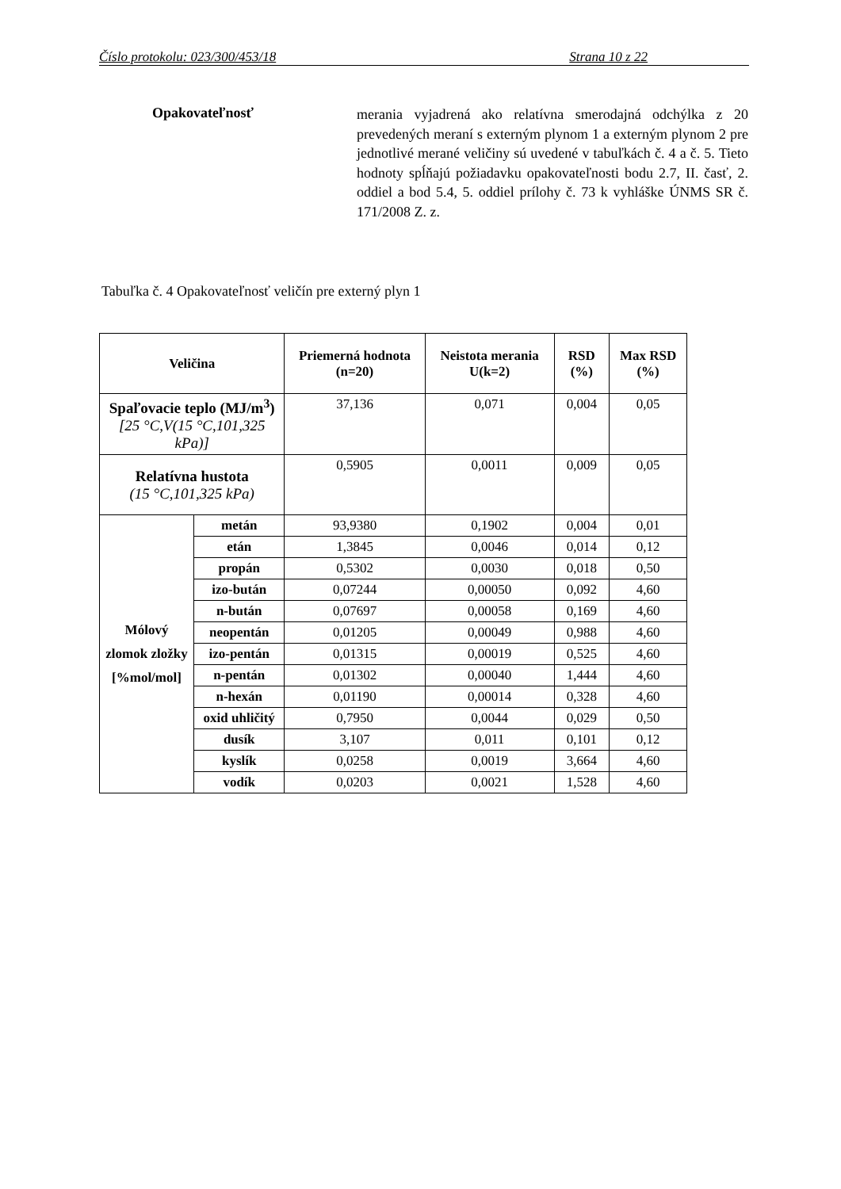Číslo protokolu: 023/300/453/18 Strana 10 z 22
Opakovateľnosť
merania vyjadrená ako relatívna smerodajná odchýlka z 20 prevedených meraní s externým plynom 1 a externým plynom 2 pre jednotlivé merané veličiny sú uvedené v tabuľkách č. 4 a č. 5. Tieto hodnoty spĺňajú požiadavku opakovateľnosti bodu 2.7, II. časť, 2. oddiel a bod 5.4, 5. oddiel prílohy č. 73 k vyhláške ÚNMS SR č. 171/2008 Z. z.
Tabuľka č. 4 Opakovateľnosť veličín pre externý plyn 1
| Veličina | | Priemerná hodnota (n=20) | Neistota merania U(k=2) | RSD (%) | Max RSD (%) |
| --- | --- | --- | --- | --- | --- |
| Spaľovacie teplo (MJ/m<sup>3</sup>) [25 °C,V(15 °C,101,325 kPa)] | | 37,136 | 0,071 | 0,004 | 0,05 |
| Relatívna hustota (15 °C,101,325 kPa) | | 0,5905 | 0,0011 | 0,009 | 0,05 |
| Mólový zlomok zložky [%mol/mol] | metán | 93,9380 | 0,1902 | 0,004 | 0,01 |
| | etán | 1,3845 | 0,0046 | 0,014 | 0,12 |
| | propán | 0,5302 | 0,0030 | 0,018 | 0,50 |
| | izo-bután | 0,07244 | 0,00050 | 0,092 | 4,60 |
| | n-bután | 0,07697 | 0,00058 | 0,169 | 4,60 |
| | neopentán | 0,01205 | 0,00049 | 0,988 | 4,60 |
| | izo-pentán | 0,01315 | 0,00019 | 0,525 | 4,60 |
| | n-pentán | 0,01302 | 0,00040 | 1,444 | 4,60 |
| | n-hexán | 0,01190 | 0,00014 | 0,328 | 4,60 |
| | oxid uhličitý | 0,7950 | 0,0044 | 0,029 | 0,50 |
| | dusík | 3,107 | 0,011 | 0,101 | 0,12 |
| | kyslík | 0,0258 | 0,0019 | 3,664 | 4,60 |
| | vodík | 0,0203 | 0,0021 | 1,528 | 4,60 |